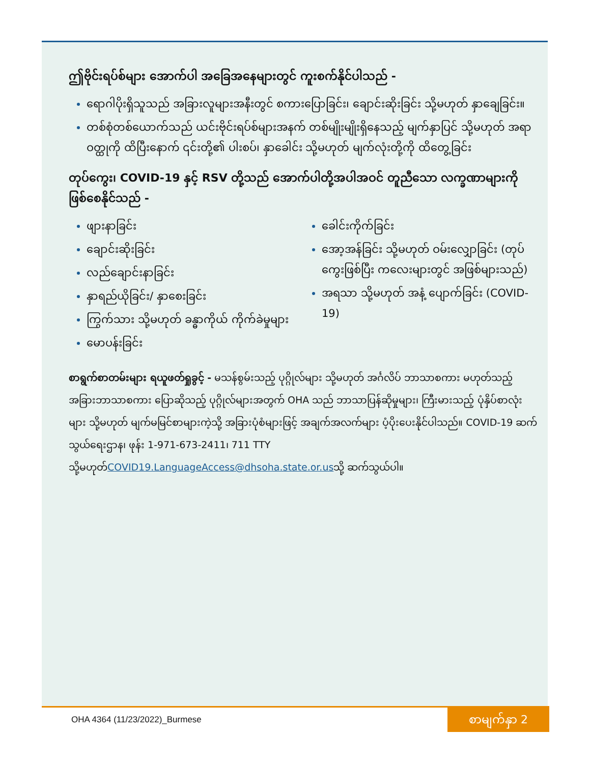ဤဗိုင်းရပ်စ်များ အောက်ပါ အခြေအနေများတွင် ကူးစက်နိုင်ပါသည် -
ရောဂါပိုးရှိသူသည် အခြားလူများအနီးတွင် စကားပြောခြင်း၊ ချောင်းဆိုးခြင်း သို့မဟုတ် နှာချေခြင်း။
တစ်စုံတစ်ယောက်သည် ယင်းဗိုင်းရပ်စ်များအနက် တစ်မျိုးမျိုးရှိနေသည့် မျက်နှာပြင် သို့မဟုတ် အရာဝတ္ထုကို ထိပြီးနောက် ၎င်းတို့၏ ပါးစပ်၊ နှာခေါင်း သို့မဟုတ် မျက်လုံးတို့ကို ထိတွေ့ခြင်း
တုပ်ကွေး၊ COVID-19 နှင့် RSV တို့သည် အောက်ပါတို့အပါအဝင် တူညီသော လက္ခဏာများကို ဖြစ်စေနိုင်သည် -
ဖျားနာခြင်း
ချောင်းဆိုးခြင်း
လည်ချောင်းနာခြင်း
နှာရည်ယိုခြင်း/ နှာစေးခြင်း
ကြွက်သား သို့မဟုတ် ခန္ဓာကိုယ် ကိုက်ခဲမှုများ
မောပန်းခြင်း
ခေါင်းကိုက်ခြင်း
အော့အန်ခြင်း သို့မဟုတ် ဝမ်းလျှောခြင်း (တုပ်ကွေးဖြစ်ပြီး ကလေးများတွင် အဖြစ်များသည်)
အရသာ သို့မဟုတ် အနံ့ ပျောက်ခြင်း (COVID-19)
စာရွက်စာတမ်းများ ရယူဖတ်ရှုခွင့် - မသန်စွမ်းသည့် ပုဂ္ဂိုလ်များ သို့မဟုတ် အင်္ဂလိပ် ဘာသာစကား မဟုတ်သည့် အခြားဘာသာစကား ပြောဆိုသည့် ပုဂ္ဂိုလ်များအတွက် OHA သည် ဘာသာပြန်ဆိုမှုများ၊ ကြီးမားသည့် ပုံနှိပ်စာလုံးများ သို့မဟုတ် မျက်မမြင်စာများကဲ့သို့ အခြားပုံစံများဖြင့် အချက်အလက်များ ပံ့ပိုးပေးနိုင်ပါသည်။ COVID-19 ဆက်သွယ်ရေးဌာန၊ ဖုန်း 1-971-673-2411၊ 711 TTY သို့မဟုတ်COVID19.LanguageAccess@dhsoha.state.or.usသို့ ဆက်သွယ်ပါ။
OHA 4364 (11/23/2022)_Burmese
စာမျက်နှာ 2